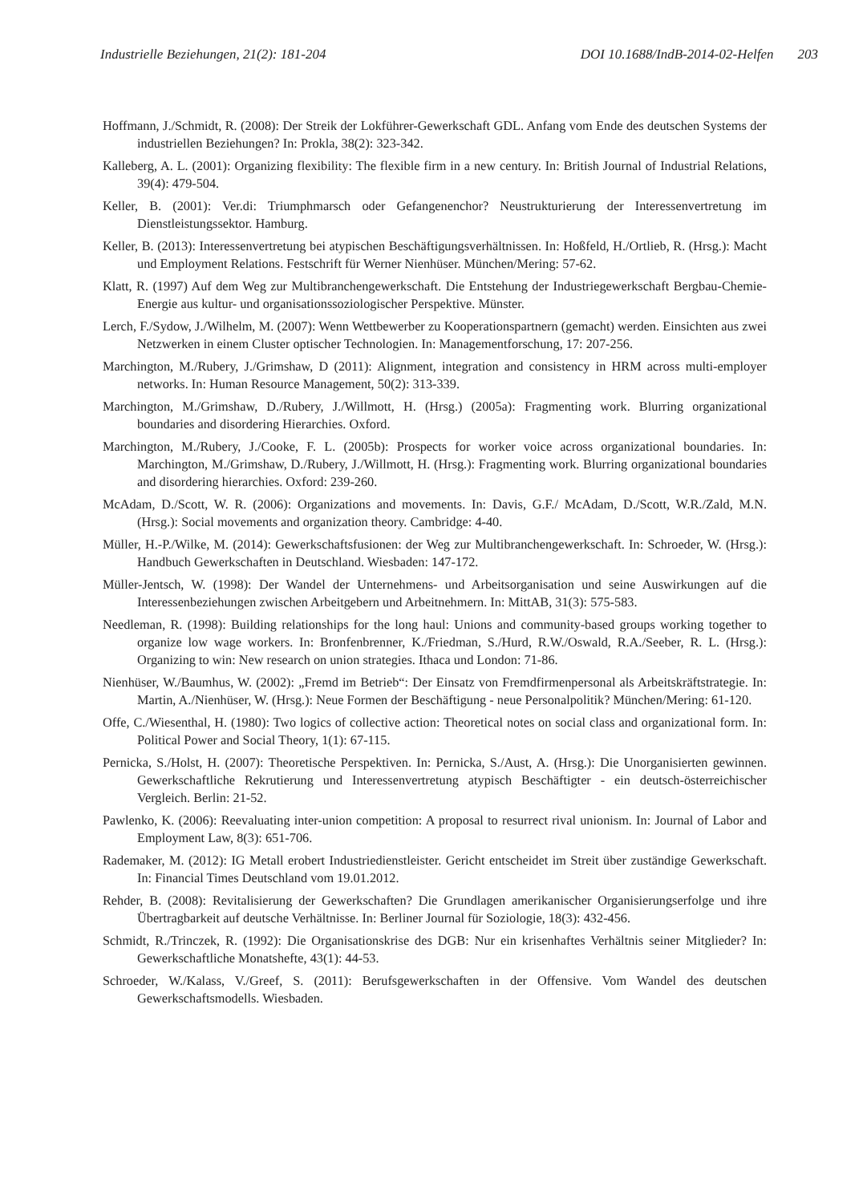Industrielle Beziehungen, 21(2): 181-204 DOI 10.1688/IndB-2014-02-Helfen 203
Hoffmann, J./Schmidt, R. (2008): Der Streik der Lokführer-Gewerkschaft GDL. Anfang vom Ende des deutschen Systems der industriellen Beziehungen? In: Prokla, 38(2): 323-342.
Kalleberg, A. L. (2001): Organizing flexibility: The flexible firm in a new century. In: British Journal of Industrial Relations, 39(4): 479-504.
Keller, B. (2001): Ver.di: Triumphmarsch oder Gefangenenchor? Neustrukturierung der Interessenvertretung im Dienstleistungssektor. Hamburg.
Keller, B. (2013): Interessenvertretung bei atypischen Beschäftigungsverhältnissen. In: Hoßfeld, H./Ortlieb, R. (Hrsg.): Macht und Employment Relations. Festschrift für Werner Nienhüser. München/Mering: 57-62.
Klatt, R. (1997) Auf dem Weg zur Multibranchengewerkschaft. Die Entstehung der Industriegewerkschaft Bergbau-Chemie-Energie aus kultur- und organisationssoziologischer Perspektive. Münster.
Lerch, F./Sydow, J./Wilhelm, M. (2007): Wenn Wettbewerber zu Kooperationspartnern (gemacht) werden. Einsichten aus zwei Netzwerken in einem Cluster optischer Technologien. In: Managementforschung, 17: 207-256.
Marchington, M./Rubery, J./Grimshaw, D (2011): Alignment, integration and consistency in HRM across multi-employer networks. In: Human Resource Management, 50(2): 313-339.
Marchington, M./Grimshaw, D./Rubery, J./Willmott, H. (Hrsg.) (2005a): Fragmenting work. Blurring organizational boundaries and disordering Hierarchies. Oxford.
Marchington, M./Rubery, J./Cooke, F. L. (2005b): Prospects for worker voice across organizational boundaries. In: Marchington, M./Grimshaw, D./Rubery, J./Willmott, H. (Hrsg.): Fragmenting work. Blurring organizational boundaries and disordering hierarchies. Oxford: 239-260.
McAdam, D./Scott, W. R. (2006): Organizations and movements. In: Davis, G.F./ McAdam, D./Scott, W.R./Zald, M.N. (Hrsg.): Social movements and organization theory. Cambridge: 4-40.
Müller, H.-P./Wilke, M. (2014): Gewerkschaftsfusionen: der Weg zur Multibranchengewerkschaft. In: Schroeder, W. (Hrsg.): Handbuch Gewerkschaften in Deutschland. Wiesbaden: 147-172.
Müller-Jentsch, W. (1998): Der Wandel der Unternehmens- und Arbeitsorganisation und seine Auswirkungen auf die Interessenbeziehungen zwischen Arbeitgebern und Arbeitnehmern. In: MittAB, 31(3): 575-583.
Needleman, R. (1998): Building relationships for the long haul: Unions and community-based groups working together to organize low wage workers. In: Bronfenbrenner, K./Friedman, S./Hurd, R.W./Oswald, R.A./Seeber, R. L. (Hrsg.): Organizing to win: New research on union strategies. Ithaca und London: 71-86.
Nienhüser, W./Baumhus, W. (2002): „Fremd im Betrieb“: Der Einsatz von Fremdfirmenpersonal als Arbeitskräftstrategie. In: Martin, A./Nienhüser, W. (Hrsg.): Neue Formen der Beschäftigung - neue Personalpolitik? München/Mering: 61-120.
Offe, C./Wiesenthal, H. (1980): Two logics of collective action: Theoretical notes on social class and organizational form. In: Political Power and Social Theory, 1(1): 67-115.
Pernicka, S./Holst, H. (2007): Theoretische Perspektiven. In: Pernicka, S./Aust, A. (Hrsg.): Die Unorganisierten gewinnen. Gewerkschaftliche Rekrutierung und Interessenvertretung atypisch Beschäftigter - ein deutsch-österreichischer Vergleich. Berlin: 21-52.
Pawlenko, K. (2006): Reevaluating inter-union competition: A proposal to resurrect rival unionism. In: Journal of Labor and Employment Law, 8(3): 651-706.
Rademaker, M. (2012): IG Metall erobert Industriedienstleister. Gericht entscheidet im Streit über zuständige Gewerkschaft. In: Financial Times Deutschland vom 19.01.2012.
Rehder, B. (2008): Revitalisierung der Gewerkschaften? Die Grundlagen amerikanischer Organisierungserfolge und ihre Übertragbarkeit auf deutsche Verhältnisse. In: Berliner Journal für Soziologie, 18(3): 432-456.
Schmidt, R./Trinczek, R. (1992): Die Organisationskrise des DGB: Nur ein krisenhaftes Verhältnis seiner Mitglieder? In: Gewerkschaftliche Monatshefte, 43(1): 44-53.
Schroeder, W./Kalass, V./Greef, S. (2011): Berufsgewerkschaften in der Offensive. Vom Wandel des deutschen Gewerkschaftsmodells. Wiesbaden.